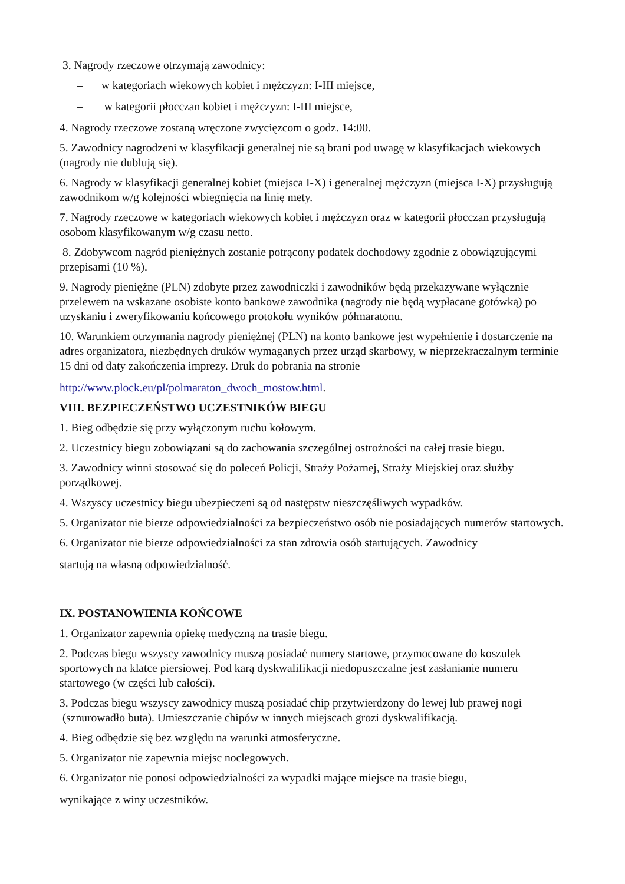3. Nagrody rzeczowe otrzymają zawodnicy:
– w kategoriach wiekowych kobiet i mężczyzn: I-III miejsce,
– w kategorii płocczan kobiet i mężczyzn: I-III miejsce,
4. Nagrody rzeczowe zostaną wręczone zwycięzcom o godz. 14:00.
5. Zawodnicy nagrodzeni w klasyfikacji generalnej nie są brani pod uwagę w klasyfikacjach wiekowych (nagrody nie dublują się).
6. Nagrody w klasyfikacji generalnej kobiet (miejsca I-X) i generalnej mężczyzn (miejsca I-X) przysługują zawodnikom w/g kolejności wbiegnięcia na linię mety.
7. Nagrody rzeczowe w kategoriach wiekowych kobiet i mężczyzn oraz w kategorii płocczan przysługują osobom klasyfikowanym w/g czasu netto.
8. Zdobywcom nagród pieniężnych zostanie potrącony podatek dochodowy zgodnie z obowiązującymi przepisami (10 %).
9. Nagrody pieniężne (PLN) zdobyte przez zawodniczki i zawodników będą przekazywane wyłącznie przelewem na wskazane osobiste konto bankowe zawodnika (nagrody nie będą wypłacane gotówką) po uzyskaniu i zweryfikowaniu końcowego protokołu wyników półmaratonu.
10. Warunkiem otrzymania nagrody pieniężnej (PLN) na konto bankowe jest wypełnienie i dostarczenie na adres organizatora, niezbędnych druków wymaganych przez urząd skarbowy, w nieprzekraczalnym terminie 15 dni od daty zakończenia imprezy. Druk do pobrania na stronie
http://www.plock.eu/pl/polmaraton_dwoch_mostow.html.
VIII. BEZPIECZEŃSTWO UCZESTNIKÓW BIEGU
1. Bieg odbędzie się przy wyłączonym ruchu kołowym.
2. Uczestnicy biegu zobowiązani są do zachowania szczególnej ostrożności na całej trasie biegu.
3. Zawodnicy winni stosować się do poleceń Policji, Straży Pożarnej, Straży Miejskiej oraz służby porządkowej.
4. Wszyscy uczestnicy biegu ubezpieczeni są od następstw nieszczęśliwych wypadków.
5. Organizator nie bierze odpowiedzialności za bezpieczeństwo osób nie posiadających numerów startowych.
6. Organizator nie bierze odpowiedzialności za stan zdrowia osób startujących. Zawodnicy
startują na własną odpowiedzialność.
IX. POSTANOWIENIA KOŃCOWE
1. Organizator zapewnia opiekę medyczną na trasie biegu.
2. Podczas biegu wszyscy zawodnicy muszą posiadać numery startowe, przymocowane do koszulek sportowych na klatce piersiowej. Pod karą dyskwalifikacji niedopuszczalne jest zasłanianie numeru startowego (w części lub całości).
3. Podczas biegu wszyscy zawodnicy muszą posiadać chip przytwierdzony do lewej lub prawej nogi (sznurowadło buta). Umieszczanie chipów w innych miejscach grozi dyskwalifikacją.
4. Bieg odbędzie się bez względu na warunki atmosferyczne.
5. Organizator nie zapewnia miejsc noclegowych.
6. Organizator nie ponosi odpowiedzialności za wypadki mające miejsce na trasie biegu,
wynikające z winy uczestników.